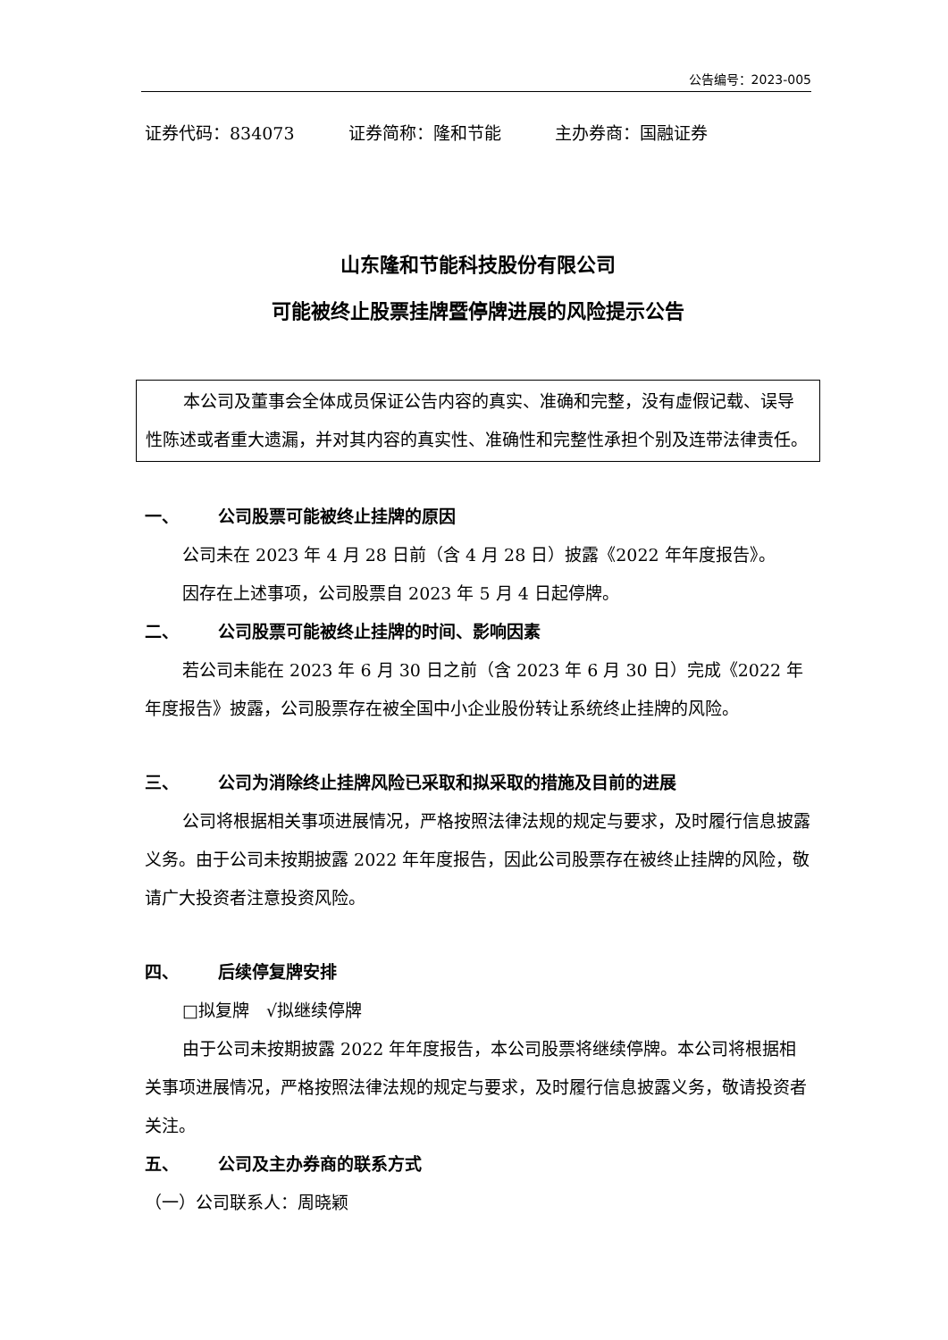公告编号：2023-005
证券代码：834073 证券简称：隆和节能 主办券商：国融证券
山东隆和节能科技股份有限公司
可能被终止股票挂牌暨停牌进展的风险提示公告
本公司及董事会全体成员保证公告内容的真实、准确和完整，没有虚假记载、误导性陈述或者重大遗漏，并对其内容的真实性、准确性和完整性承担个别及连带法律责任。
一、 公司股票可能被终止挂牌的原因
公司未在 2023 年 4 月 28 日前（含 4 月 28 日）披露《2022 年年度报告》。
因存在上述事项，公司股票自 2023 年 5 月 4 日起停牌。
二、 公司股票可能被终止挂牌的时间、影响因素
若公司未能在 2023 年 6 月 30 日之前（含 2023 年 6 月 30 日）完成《2022 年年度报告》披露，公司股票存在被全国中小企业股份转让系统终止挂牌的风险。
三、 公司为消除终止挂牌风险已采取和拟采取的措施及目前的进展
公司将根据相关事项进展情况，严格按照法律法规的规定与要求，及时履行信息披露义务。由于公司未按期披露 2022 年年度报告，因此公司股票存在被终止挂牌的风险，敬请广大投资者注意投资风险。
四、 后续停复牌安排
□拟复牌　√拟继续停牌
由于公司未按期披露 2022 年年度报告，本公司股票将继续停牌。本公司将根据相关事项进展情况，严格按照法律法规的规定与要求，及时履行信息披露义务，敬请投资者关注。
五、 公司及主办券商的联系方式
（一）公司联系人：周晓颖